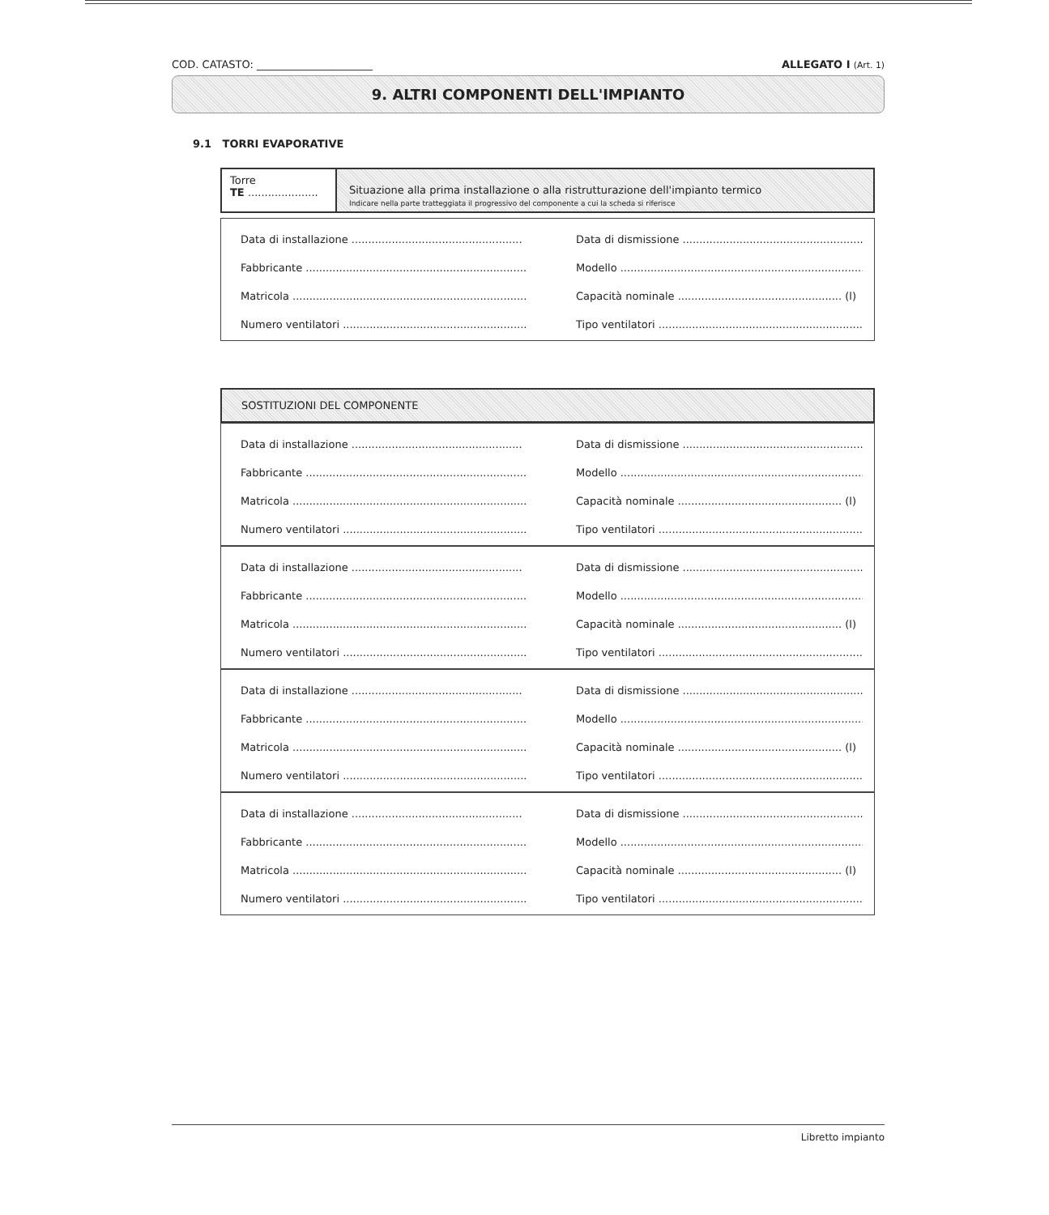COD. CATASTO: ______________________ ALLEGATO I (Art. 1)
9. ALTRI COMPONENTI DELL'IMPIANTO
9.1 TORRI EVAPORATIVE
Torre
TE .....................
Situazione alla prima installazione o alla ristrutturazione dell'impianto termico
Indicare nella parte tratteggiata il progressivo del componente a cui la scheda si riferisce
Data di installazione ...................................................
Data di dismissione .......................................................
Fabbricante ...................................................................
Modello ...........................................................................
Matricola ........................................................................
Capacità nominale ................................................. (l)
Numero ventilatori .......................................................
Tipo ventilatori ...............................................................
SOSTITUZIONI DEL COMPONENTE
Data di installazione ...................................................
Data di dismissione .......................................................
Fabbricante ...................................................................
Modello ...........................................................................
Matricola ........................................................................
Capacità nominale ................................................. (l)
Numero ventilatori .......................................................
Tipo ventilatori ...............................................................
Data di installazione ...................................................
Data di dismissione .......................................................
Fabbricante ...................................................................
Modello ...........................................................................
Matricola ........................................................................
Capacità nominale ................................................. (l)
Numero ventilatori .......................................................
Tipo ventilatori ...............................................................
Data di installazione ...................................................
Data di dismissione .......................................................
Fabbricante ...................................................................
Modello ...........................................................................
Matricola ........................................................................
Capacità nominale ................................................. (l)
Numero ventilatori .......................................................
Tipo ventilatori ...............................................................
Data di installazione ...................................................
Data di dismissione .......................................................
Fabbricante ...................................................................
Modello ...........................................................................
Matricola ........................................................................
Capacità nominale ................................................. (l)
Numero ventilatori .......................................................
Tipo ventilatori ...............................................................
Libretto impianto